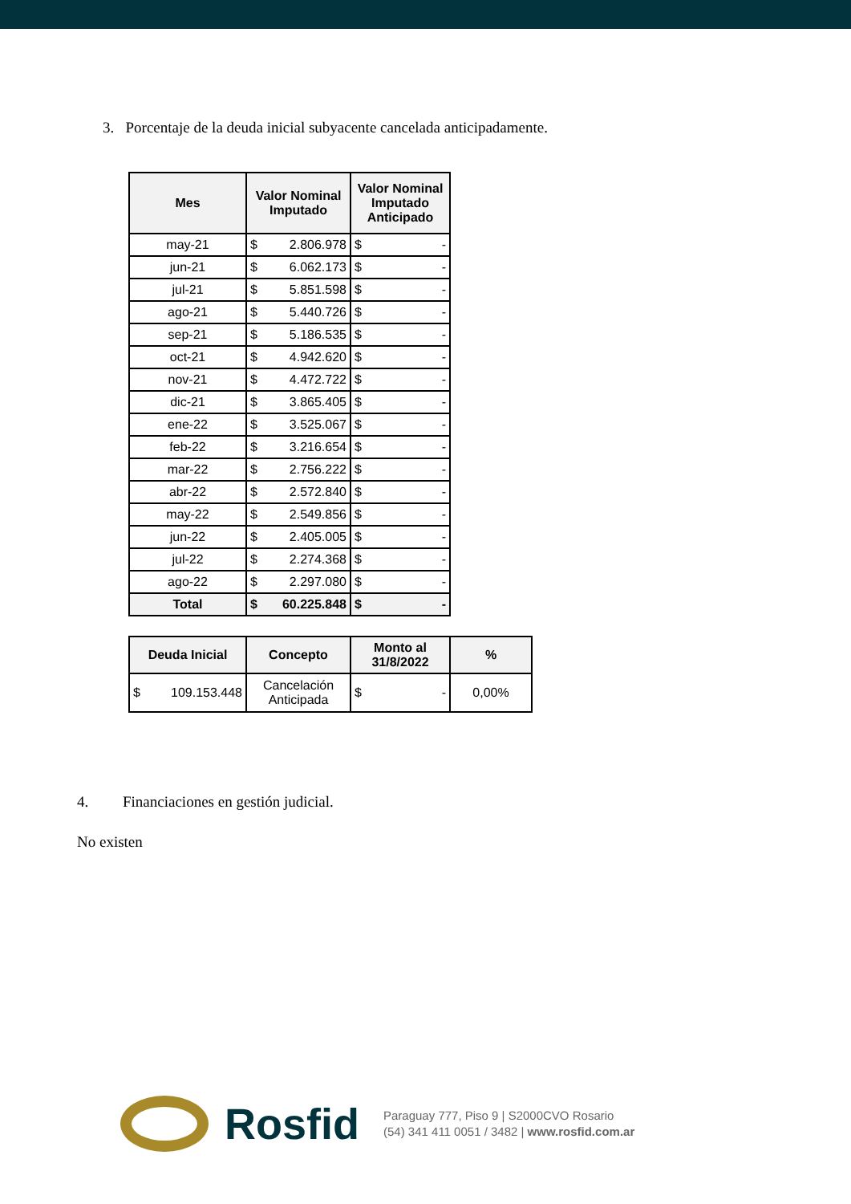3. Porcentaje de la deuda inicial subyacente cancelada anticipadamente.
| Mes | Valor Nominal Imputado | Valor Nominal Imputado Anticipado |
| --- | --- | --- |
| may-21 | $ 2.806.978 | $ - |
| jun-21 | $ 6.062.173 | $ - |
| jul-21 | $ 5.851.598 | $ - |
| ago-21 | $ 5.440.726 | $ - |
| sep-21 | $ 5.186.535 | $ - |
| oct-21 | $ 4.942.620 | $ - |
| nov-21 | $ 4.472.722 | $ - |
| dic-21 | $ 3.865.405 | $ - |
| ene-22 | $ 3.525.067 | $ - |
| feb-22 | $ 3.216.654 | $ - |
| mar-22 | $ 2.756.222 | $ - |
| abr-22 | $ 2.572.840 | $ - |
| may-22 | $ 2.549.856 | $ - |
| jun-22 | $ 2.405.005 | $ - |
| jul-22 | $ 2.274.368 | $ - |
| ago-22 | $ 2.297.080 | $ - |
| Total | $ 60.225.848 | $ - |
| Deuda Inicial | Concepto | Monto al 31/8/2022 | % |
| --- | --- | --- | --- |
| $ 109.153.448 | Cancelación Anticipada | $ - | 0,00% |
4. Financiaciones en gestión judicial.
No existen
Rosfid
Paraguay 777, Piso 9 | S2000CVO Rosario
(54) 341 411 0051 / 3482 | www.rosfid.com.ar